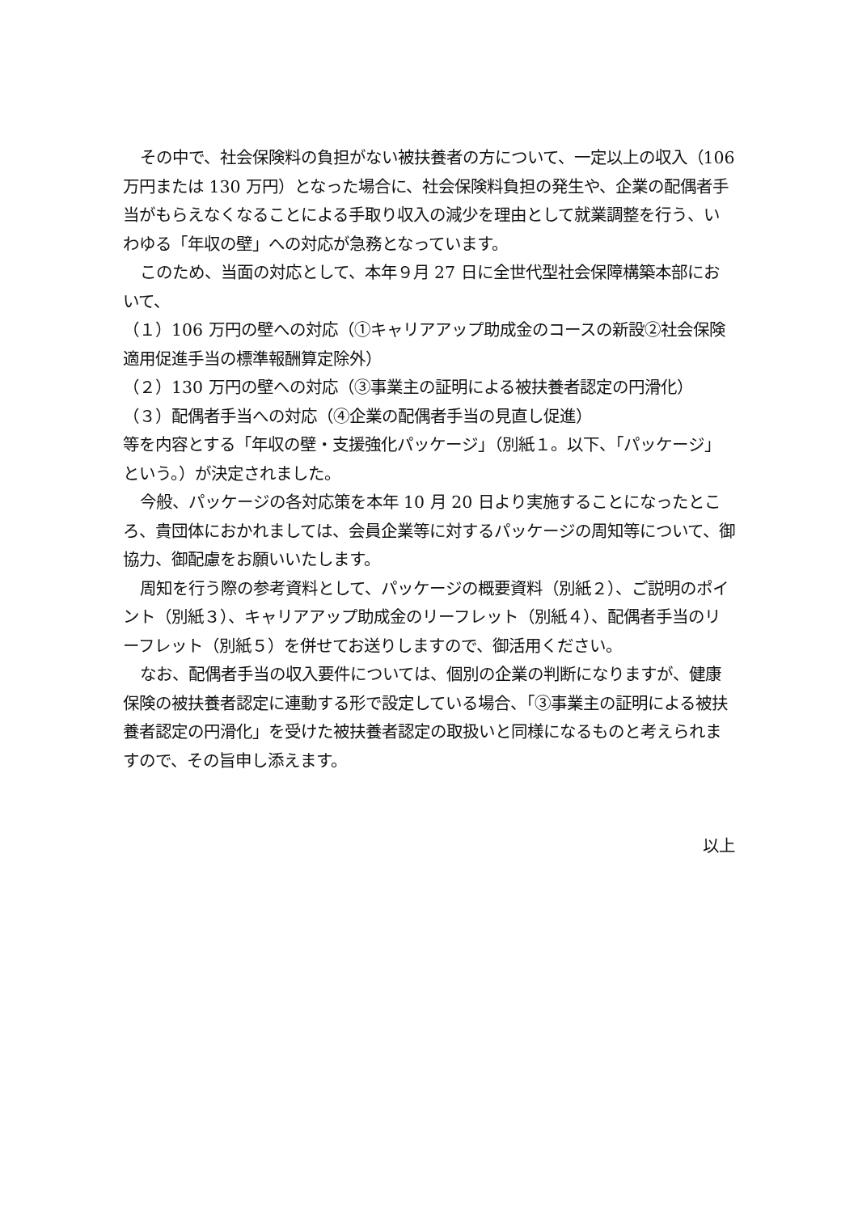その中で、社会保険料の負担がない被扶養者の方について、一定以上の収入（106 万円または 130 万円）となった場合に、社会保険料負担の発生や、企業の配偶者手当がもらえなくなることによる手取り収入の減少を理由として就業調整を行う、いわゆる「年収の壁」への対応が急務となっています。
このため、当面の対応として、本年９月 27 日に全世代型社会保障構築本部において、
（１）106 万円の壁への対応（①キャリアアップ助成金のコースの新設②社会保険適用促進手当の標準報酬算定除外）
（２）130 万円の壁への対応（③事業主の証明による被扶養者認定の円滑化）
（３）配偶者手当への対応（④企業の配偶者手当の見直し促進）
等を内容とする「年収の壁・支援強化パッケージ」（別紙１。以下、「パッケージ」という。）が決定されました。
今般、パッケージの各対応策を本年 10 月 20 日より実施することになったところ、貴団体におかれましては、会員企業等に対するパッケージの周知等について、御協力、御配慮をお願いいたします。
周知を行う際の参考資料として、パッケージの概要資料（別紙２）、ご説明のポイント（別紙３）、キャリアアップ助成金のリーフレット（別紙４）、配偶者手当のリーフレット（別紙５）を併せてお送りしますので、御活用ください。
なお、配偶者手当の収入要件については、個別の企業の判断になりますが、健康保険の被扶養者認定に連動する形で設定している場合、「③事業主の証明による被扶養者認定の円滑化」を受けた被扶養者認定の取扱いと同様になるものと考えられますので、その旨申し添えます。
以上